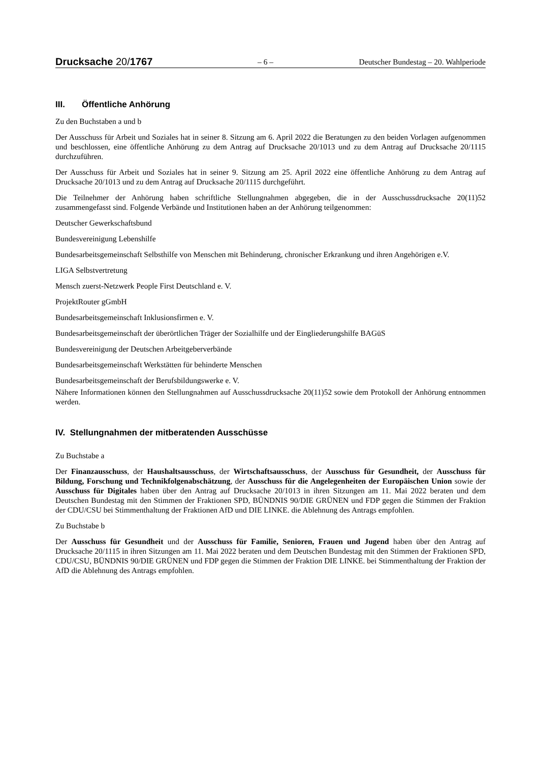Drucksache 20/1767 – 6 – Deutscher Bundestag – 20. Wahlperiode
III. Öffentliche Anhörung
Zu den Buchstaben a und b
Der Ausschuss für Arbeit und Soziales hat in seiner 8. Sitzung am 6. April 2022 die Beratungen zu den beiden Vorlagen aufgenommen und beschlossen, eine öffentliche Anhörung zu dem Antrag auf Drucksache 20/1013 und zu dem Antrag auf Drucksache 20/1115 durchzuführen.
Der Ausschuss für Arbeit und Soziales hat in seiner 9. Sitzung am 25. April 2022 eine öffentliche Anhörung zu dem Antrag auf Drucksache 20/1013 und zu dem Antrag auf Drucksache 20/1115 durchgeführt.
Die Teilnehmer der Anhörung haben schriftliche Stellungnahmen abgegeben, die in der Ausschussdrucksache 20(11)52 zusammengefasst sind. Folgende Verbände und Institutionen haben an der Anhörung teilgenommen:
Deutscher Gewerkschaftsbund
Bundesvereinigung Lebenshilfe
Bundesarbeitsgemeinschaft Selbsthilfe von Menschen mit Behinderung, chronischer Erkrankung und ihren Angehörigen e.V.
LIGA Selbstvertretung
Mensch zuerst-Netzwerk People First Deutschland e. V.
ProjektRouter gGmbH
Bundesarbeitsgemeinschaft Inklusionsfirmen e. V.
Bundesarbeitsgemeinschaft der überörtlichen Träger der Sozialhilfe und der Eingliederungshilfe BAGüS
Bundesvereinigung der Deutschen Arbeitgeberverbände
Bundesarbeitsgemeinschaft Werkstätten für behinderte Menschen
Bundesarbeitsgemeinschaft der Berufsbildungswerke e. V.
Nähere Informationen können den Stellungnahmen auf Ausschussdrucksache 20(11)52 sowie dem Protokoll der Anhörung entnommen werden.
IV. Stellungnahmen der mitberatenden Ausschüsse
Zu Buchstabe a
Der Finanzausschuss, der Haushaltsausschuss, der Wirtschaftsausschuss, der Ausschuss für Gesundheit, der Ausschuss für Bildung, Forschung und Technikfolgenabschätzung, der Ausschuss für die Angelegenheiten der Europäischen Union sowie der Ausschuss für Digitales haben über den Antrag auf Drucksache 20/1013 in ihren Sitzungen am 11. Mai 2022 beraten und dem Deutschen Bundestag mit den Stimmen der Fraktionen SPD, BÜNDNIS 90/DIE GRÜNEN und FDP gegen die Stimmen der Fraktion der CDU/CSU bei Stimmenthaltung der Fraktionen AfD und DIE LINKE. die Ablehnung des Antrags empfohlen.
Zu Buchstabe b
Der Ausschuss für Gesundheit und der Ausschuss für Familie, Senioren, Frauen und Jugend haben über den Antrag auf Drucksache 20/1115 in ihren Sitzungen am 11. Mai 2022 beraten und dem Deutschen Bundestag mit den Stimmen der Fraktionen SPD, CDU/CSU, BÜNDNIS 90/DIE GRÜNEN und FDP gegen die Stimmen der Fraktion DIE LINKE. bei Stimmenthaltung der Fraktion der AfD die Ablehnung des Antrags empfohlen.